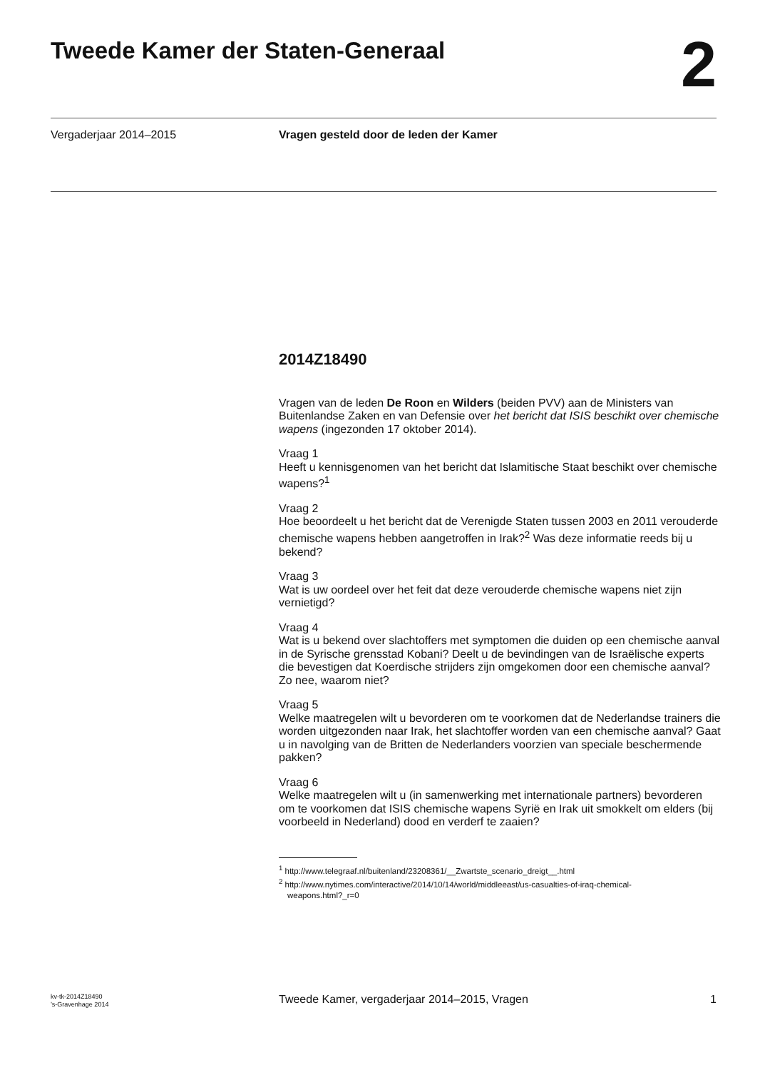Tweede Kamer der Staten-Generaal
2
Vergaderjaar 2014–2015 Vragen gesteld door de leden der Kamer
2014Z18490
Vragen van de leden De Roon en Wilders (beiden PVV) aan de Ministers van Buitenlandse Zaken en van Defensie over het bericht dat ISIS beschikt over chemische wapens (ingezonden 17 oktober 2014).
Vraag 1
Heeft u kennisgenomen van het bericht dat Islamitische Staat beschikt over chemische wapens?<sup>1</sup>
Vraag 2
Hoe beoordeelt u het bericht dat de Verenigde Staten tussen 2003 en 2011 verouderde chemische wapens hebben aangetroffen in Irak?<sup>2</sup> Was deze informatie reeds bij u bekend?
Vraag 3
Wat is uw oordeel over het feit dat deze verouderde chemische wapens niet zijn vernietigd?
Vraag 4
Wat is u bekend over slachtoffers met symptomen die duiden op een chemische aanval in de Syrische grensstad Kobani? Deelt u de bevindingen van de Israëlische experts die bevestigen dat Koerdische strijders zijn omgekomen door een chemische aanval? Zo nee, waarom niet?
Vraag 5
Welke maatregelen wilt u bevorderen om te voorkomen dat de Nederlandse trainers die worden uitgezonden naar Irak, het slachtoffer worden van een chemische aanval? Gaat u in navolging van de Britten de Nederlanders voorzien van speciale beschermende pakken?
Vraag 6
Welke maatregelen wilt u (in samenwerking met internationale partners) bevorderen om te voorkomen dat ISIS chemische wapens Syrië en Irak uit smokkelt om elders (bij voorbeeld in Nederland) dood en verderf te zaaien?
<sup>1</sup> http://www.telegraaf.nl/buitenland/23208361/__Zwartste_scenario_dreigt__.html
<sup>2</sup> http://www.nytimes.com/interactive/2014/10/14/world/middleeast/us-casualties-of-iraq-chemical-weapons.html?_r=0
kv-tk-2014Z18490
’s-Gravenhage 2014
Tweede Kamer, vergaderjaar 2014–2015, Vragen
1